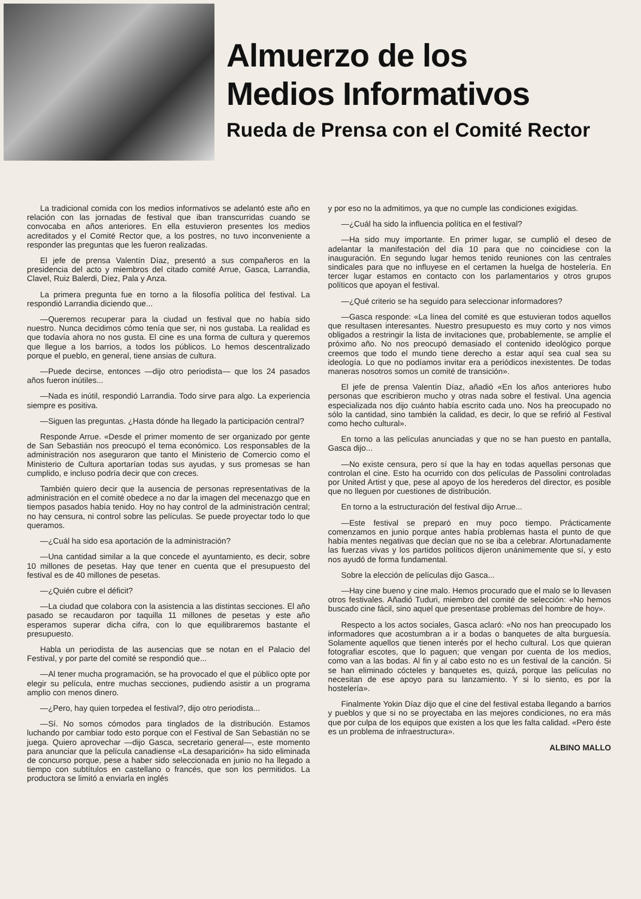Almuerzo de los
Medios Informativos
Rueda de Prensa con el Comité Rector
La tradicional comida con los medios informativos se adelantó este año en relación con las jornadas de festival que iban transcurridas cuando se convocaba en años anteriores. En ella estuvieron presentes los medios acreditados y el Comité Rector que, a los postres, no tuvo inconveniente a responder las preguntas que les fueron realizadas.
El jefe de prensa Valentín Díaz, presentó a sus compañeros en la presidencia del acto y miembros del citado comité Arrue, Gasca, Larrandia, Clavel, Ruiz Balerdi, Díez, Pala y Anza.
La primera pregunta fue en torno a la filosofía política del festival. La respondió Larrandia diciendo que...
—Queremos recuperar para la ciudad un festival que no había sido nuestro. Nunca decidimos cómo tenía que ser, ni nos gustaba. La realidad es que todavía ahora no nos gusta. El cine es una forma de cultura y queremos que llegue a los barrios, a todos los públicos. Lo hemos descentralizado porque el pueblo, en general, tiene ansias de cultura.
—Puede decirse, entonces —dijo otro periodista— que los 24 pasados años fueron inútiles...
—Nada es inútil, respondió Larrandia. Todo sirve para algo. La experiencia siempre es positiva.
—Siguen las preguntas. ¿Hasta dónde ha llegado la participación central?
Responde Arrue. «Desde el primer momento de ser organizado por gente de San Sebastián nos preocupó el tema económico. Los responsables de la administración nos aseguraron que tanto el Ministerio de Comercio como el Ministerio de Cultura aportarían todas sus ayudas, y sus promesas se han cumplido, e incluso podría decir que con creces.
También quiero decir que la ausencia de personas representativas de la administración en el comité obedece a no dar la imagen del mecenazgo que en tiempos pasados había tenido. Hoy no hay control de la administración central; no hay censura, ni control sobre las películas. Se puede proyectar todo lo que queramos.
—¿Cuál ha sido esa aportación de la administración?
—Una cantidad similar a la que concede el ayuntamiento, es decir, sobre 10 millones de pesetas. Hay que tener en cuenta que el presupuesto del festival es de 40 millones de pesetas.
—¿Quién cubre el déficit?
—La ciudad que colabora con la asistencia a las distintas secciones. El año pasado se recaudaron por taquilla 11 millones de pesetas y este año esperamos superar dicha cifra, con lo que equilibraremos bastante el presupuesto.
Habla un periodista de las ausencias que se notan en el Palacio del Festival, y por parte del comité se respondió que...
—Al tener mucha programación, se ha provocado el que el público opte por elegir su película, entre muchas secciones, pudiendo asistir a un programa amplio con menos dinero.
—¿Pero, hay quien torpedea el festival?, dijo otro periodista...
—Sí. No somos cómodos para tinglados de la distribución. Estamos luchando por cambiar todo esto porque con el Festival de San Sebastián no se juega. Quiero aprovechar —dijo Gasca, secretario general—, este momento para anunciar que la película canadiense «La desaparición» ha sido eliminada de concurso porque, pese a haber sido seleccionada en junio no ha llegado a tiempo con subtítulos en castellano o francés, que son los permitidos. La productora se limitó a enviarla en inglés
y por eso no la admitimos, ya que no cumple las condiciones exigidas.
—¿Cuál ha sido la influencia política en el festival?
—Ha sido muy importante. En primer lugar, se cumplió el deseo de adelantar la manifestación del día 10 para que no coincidiese con la inauguración. En segundo lugar hemos tenido reuniones con las centrales sindicales para que no influyese en el certamen la huelga de hostelería. En tercer lugar estamos en contacto con los parlamentarios y otros grupos políticos que apoyan el festival.
—¿Qué criterio se ha seguido para seleccionar informadores?
—Gasca responde: «La línea del comité es que estuvieran todos aquellos que resultasen interesantes. Nuestro presupuesto es muy corto y nos vimos obligados a restringir la lista de invitaciones que, probablemente, se amplíe el próximo año. No nos preocupó demasiado el contenido ideológico porque creemos que todo el mundo tiene derecho a estar aquí sea cual sea su ideología. Lo que no podíamos invitar era a periódicos inexistentes. De todas maneras nosotros somos un comité de transición».
El jefe de prensa Valentín Díaz, añadió «En los años anteriores hubo personas que escribieron mucho y otras nada sobre el festival. Una agencia especializada nos dijo cuánto había escrito cada uno. Nos ha preocupado no sólo la cantidad, sino también la calidad, es decir, lo que se refirió al Festival como hecho cultural».
En torno a las películas anunciadas y que no se han puesto en pantalla, Gasca dijo...
—No existe censura, pero sí que la hay en todas aquellas personas que controlan el cine. Esto ha ocurrido con dos películas de Passolini controladas por United Artist y que, pese al apoyo de los herederos del director, es posible que no lleguen por cuestiones de distribución.
En torno a la estructuración del festival dijo Arrue...
—Este festival se preparó en muy poco tiempo. Prácticamente comenzamos en junio porque antes había problemas hasta el punto de que había mentes negativas que decían que no se iba a celebrar. Afortunadamente las fuerzas vivas y los partidos políticos dijeron unánimemente que sí, y esto nos ayudó de forma fundamental.
Sobre la elección de películas dijo Gasca...
—Hay cine bueno y cine malo. Hemos procurado que el malo se lo llevasen otros festivales. Añadió Tuduri, miembro del comité de selección: «No hemos buscado cine fácil, sino aquel que presentase problemas del hombre de hoy».
Respecto a los actos sociales, Gasca aclaró: «No nos han preocupado los informadores que acostumbran a ir a bodas o banquetes de alta burguesía. Solamente aquellos que tienen interés por el hecho cultural. Los que quieran fotografiar escotes, que lo paguen; que vengan por cuenta de los medios, como van a las bodas. Al fin y al cabo esto no es un festival de la canción. Si se han eliminado cócteles y banquetes es, quizá, porque las películas no necesitan de ese apoyo para su lanzamiento. Y si lo siento, es por la hostelería».
Finalmente Yokin Díaz dijo que el cine del festival estaba llegando a barrios y pueblos y que si no se proyectaba en las mejores condiciones, no era más que por culpa de los equipos que existen a los que les falta calidad. «Pero éste es un problema de infraestructura».
ALBINO MALLO